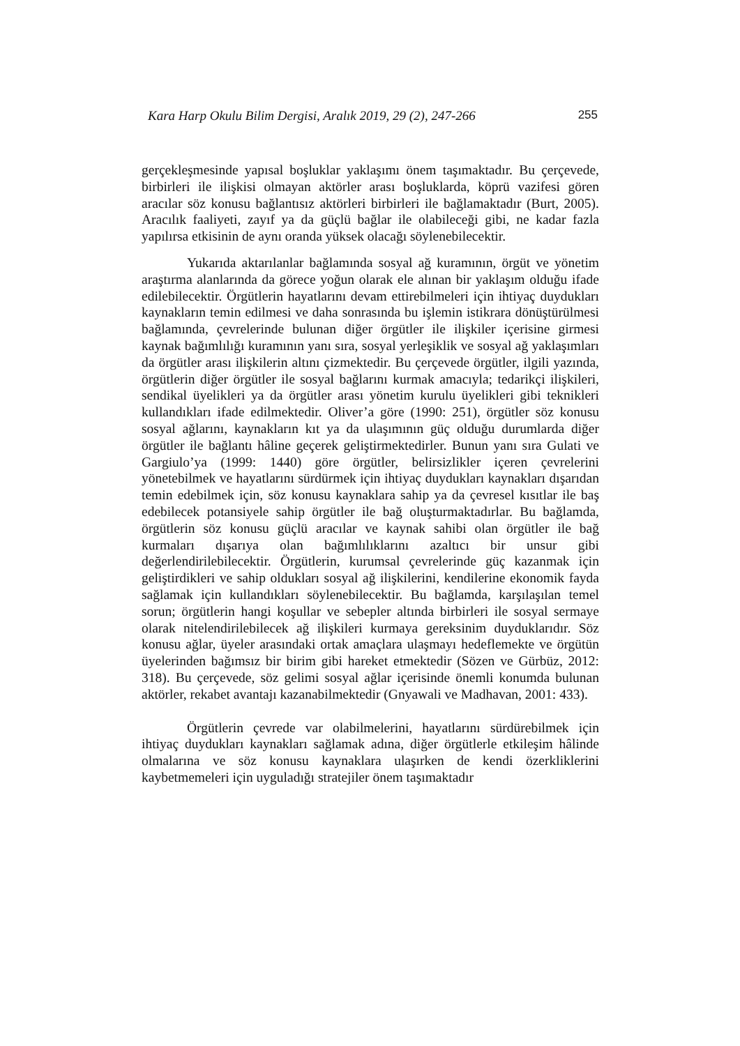Kara Harp Okulu Bilim Dergisi, Aralık 2019, 29 (2), 247-266 255
gerçekleşmesinde yapısal boşluklar yaklaşımı önem taşımaktadır. Bu çerçevede, birbirleri ile ilişkisi olmayan aktörler arası boşluklarda, köprü vazifesi gören aracılar söz konusu bağlantısız aktörleri birbirleri ile bağlamaktadır (Burt, 2005). Aracılık faaliyeti, zayıf ya da güçlü bağlar ile olabileceği gibi, ne kadar fazla yapılırsa etkisinin de aynı oranda yüksek olacağı söylenebilecektir.
Yukarıda aktarılanlar bağlamında sosyal ağ kuramının, örgüt ve yönetim araştırma alanlarında da görece yoğun olarak ele alınan bir yaklaşım olduğu ifade edilebilecektir. Örgütlerin hayatlarını devam ettirebilmeleri için ihtiyaç duydukları kaynakların temin edilmesi ve daha sonrasında bu işlemin istikrara dönüştürülmesi bağlamında, çevrelerinde bulunan diğer örgütler ile ilişkiler içerisine girmesi kaynak bağımlılığı kuramının yanı sıra, sosyal yerleşiklik ve sosyal ağ yaklaşımları da örgütler arası ilişkilerin altını çizmektedir. Bu çerçevede örgütler, ilgili yazında, örgütlerin diğer örgütler ile sosyal bağlarını kurmak amacıyla; tedarikçi ilişkileri, sendikal üyelikleri ya da örgütler arası yönetim kurulu üyelikleri gibi teknikleri kullandıkları ifade edilmektedir. Oliver’a göre (1990: 251), örgütler söz konusu sosyal ağlarını, kaynakların kıt ya da ulaşımının güç olduğu durumlarda diğer örgütler ile bağlantı hâline geçerek geliştirmektedirler. Bunun yanı sıra Gulati ve Gargiulo’ya (1999: 1440) göre örgütler, belirsizlikler içeren çevrelerini yönetebilmek ve hayatlarını sürdürmek için ihtiyaç duydukları kaynakları dışarıdan temin edebilmek için, söz konusu kaynaklara sahip ya da çevresel kısıtlar ile baş edebilecek potansiyele sahip örgütler ile bağ oluşturmaktadırlar. Bu bağlamda, örgütlerin söz konusu güçlü aracılar ve kaynak sahibi olan örgütler ile bağ kurmaları dışarıya olan bağımlılıklarını azaltıcı bir unsur gibi değerlendirilebilecektir. Örgütlerin, kurumsal çevrelerinde güç kazanmak için geliştirdikleri ve sahip oldukları sosyal ağ ilişkilerini, kendilerine ekonomik fayda sağlamak için kullandıkları söylenebilecektir. Bu bağlamda, karşılaşılan temel sorun; örgütlerin hangi koşullar ve sebepler altında birbirleri ile sosyal sermaye olarak nitelendirilebilecek ağ ilişkileri kurmaya gereksinim duyduklarıdır. Söz konusu ağlar, üyeler arasındaki ortak amaçlara ulaşmayı hedeflemekte ve örgütün üyelerinden bağımsız bir birim gibi hareket etmektedir (Sözen ve Gürbüz, 2012: 318). Bu çerçevede, söz gelimi sosyal ağlar içerisinde önemli konumda bulunan aktörler, rekabet avantajı kazanabilmektedir (Gnyawali ve Madhavan, 2001: 433).
Örgütlerin çevrede var olabilmelerini, hayatlarını sürdürebilmek için ihtiyaç duydukları kaynakları sağlamak adına, diğer örgütlerle etkileşim hâlinde olmalarına ve söz konusu kaynaklara ulaşırken de kendi özerkliklerini kaybetmemeleri için uyguladığı stratejiler önem taşımaktadır